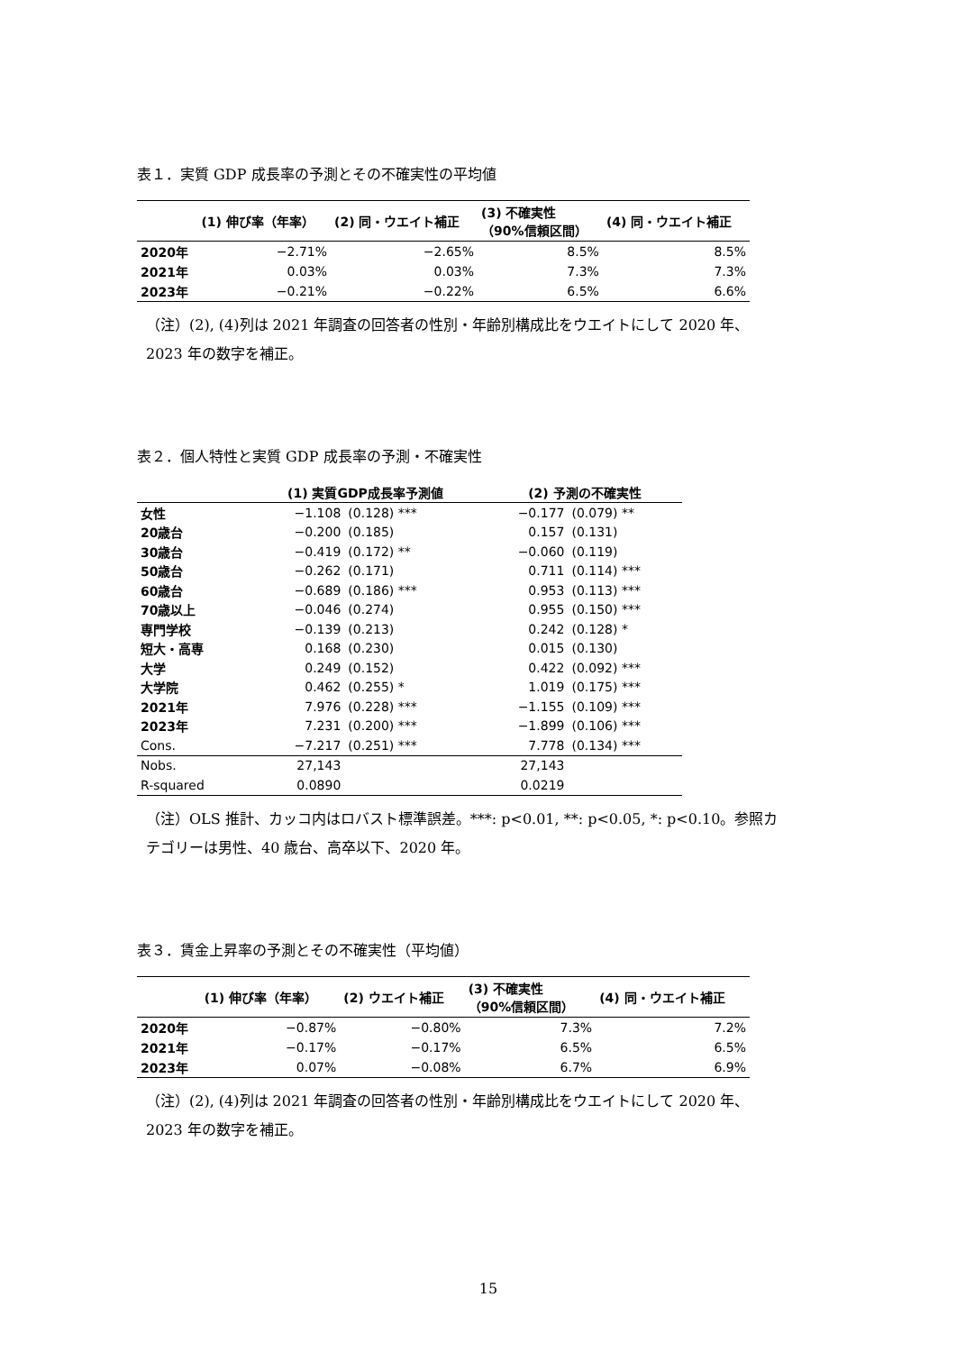表１．実質 GDP 成長率の予測とその不確実性の平均値
| | (1) 伸び率（年率） | (2) 同・ウエイト補正 | (3) 不確実性 （90%信頼区間） | (4) 同・ウエイト補正 |
| --- | --- | --- | --- | --- |
| 2020年 | −2.71% | −2.65% | 8.5% | 8.5% |
| 2021年 | 0.03% | 0.03% | 7.3% | 7.3% |
| 2023年 | −0.21% | −0.22% | 6.5% | 6.6% |
（注）(2), (4)列は 2021 年調査の回答者の性別・年齢別構成比をウエイトにして 2020 年、
2023 年の数字を補正。
表２．個人特性と実質 GDP 成長率の予測・不確実性
| | (1) 実質GDP成長率予測値 | | (2) 予測の不確実性 | |
| --- | --- | --- | --- | --- |
| 女性 | −1.108 | (0.128) *** | −0.177 | (0.079) ** |
| 20歳台 | −0.200 | (0.185) | 0.157 | (0.131) |
| 30歳台 | −0.419 | (0.172) ** | −0.060 | (0.119) |
| 50歳台 | −0.262 | (0.171) | 0.711 | (0.114) *** |
| 60歳台 | −0.689 | (0.186) *** | 0.953 | (0.113) *** |
| 70歳以上 | −0.046 | (0.274) | 0.955 | (0.150) *** |
| 専門学校 | −0.139 | (0.213) | 0.242 | (0.128) * |
| 短大・高専 | 0.168 | (0.230) | 0.015 | (0.130) |
| 大学 | 0.249 | (0.152) | 0.422 | (0.092) *** |
| 大学院 | 0.462 | (0.255) * | 1.019 | (0.175) *** |
| 2021年 | 7.976 | (0.228) *** | −1.155 | (0.109) *** |
| 2023年 | 7.231 | (0.200) *** | −1.899 | (0.106) *** |
| Cons. | −7.217 | (0.251) *** | 7.778 | (0.134) *** |
| Nobs. | 27,143 | | 27,143 | |
| R-squared | 0.0890 | | 0.0219 | |
（注）OLS 推計、カッコ内はロバスト標準誤差。***: p<0.01, **: p<0.05, *: p<0.10。参照カ
テゴリーは男性、40 歳台、高卒以下、2020 年。
表３．賃金上昇率の予測とその不確実性（平均値）
| | (1) 伸び率（年率） | (2) ウエイト補正 | (3) 不確実性 （90%信頼区間） | (4) 同・ウエイト補正 |
| --- | --- | --- | --- | --- |
| 2020年 | −0.87% | −0.80% | 7.3% | 7.2% |
| 2021年 | −0.17% | −0.17% | 6.5% | 6.5% |
| 2023年 | 0.07% | −0.08% | 6.7% | 6.9% |
（注）(2), (4)列は 2021 年調査の回答者の性別・年齢別構成比をウエイトにして 2020 年、
2023 年の数字を補正。
15